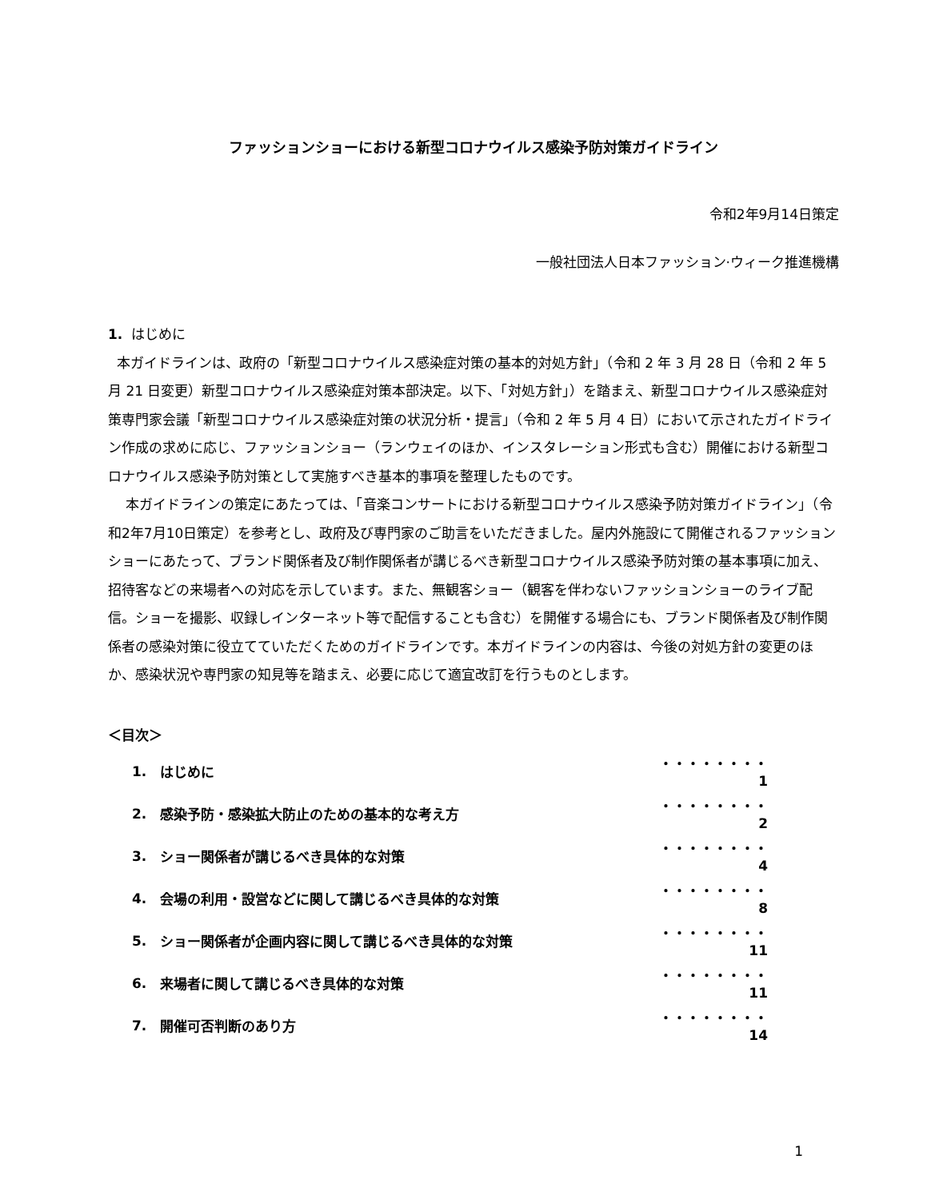ファッションショーにおける新型コロナウイルス感染予防対策ガイドライン
令和2年9月14日策定
一般社団法人日本ファッション·ウィーク推進機構
1. はじめに
本ガイドラインは、政府の「新型コロナウイルス感染症対策の基本的対処方針」（令和 2 年 3 月 28 日（令和 2 年 5 月 21 日変更）新型コロナウイルス感染症対策本部決定。以下、「対処方針」）を踏まえ、新型コロナウイルス感染症対策専門家会議「新型コロナウイルス感染症対策の状況分析・提言」（令和 2 年 5 月 4 日）において示されたガイドライン作成の求めに応じ、ファッションショー（ランウェイのほか、インスタレーション形式も含む）開催における新型コロナウイルス感染予防対策として実施すべき基本的事項を整理したものです。
本ガイドラインの策定にあたっては、「音楽コンサートにおける新型コロナウイルス感染予防対策ガイドライン」（令和2年7月10日策定）を参考とし、政府及び専門家のご助言をいただきました。屋内外施設にて開催されるファッションショーにあたって、ブランド関係者及び制作関係者が講じるべき新型コロナウイルス感染予防対策の基本事項に加え、招待客などの来場者への対応を示しています。また、無観客ショー（観客を伴わないファッションショーのライブ配信。ショーを撮影、収録しインターネット等で配信することも含む）を開催する場合にも、ブランド関係者及び制作関係者の感染対策に役立てていただくためのガイドラインです。本ガイドラインの内容は、今後の対処方針の変更のほか、感染状況や専門家の知見等を踏まえ、必要に応じて適宜改訂を行うものとします。
＜目次＞
| 1. | はじめに | ・・・・・・・・ 1 |
| 2. | 感染予防・感染拡大防止のための基本的な考え方 | ・・・・・・・・ 2 |
| 3. | ショー関係者が講じるべき具体的な対策 | ・・・・・・・・ 4 |
| 4. | 会場の利用・設営などに関して講じるべき具体的な対策 | ・・・・・・・・ 8 |
| 5. | ショー関係者が企画内容に関して講じるべき具体的な対策 | ・・・・・・・・11 |
| 6. | 来場者に関して講じるべき具体的な対策 | ・・・・・・・・11 |
| 7. | 開催可否判断のあり方 | ・・・・・・・・14 |
1